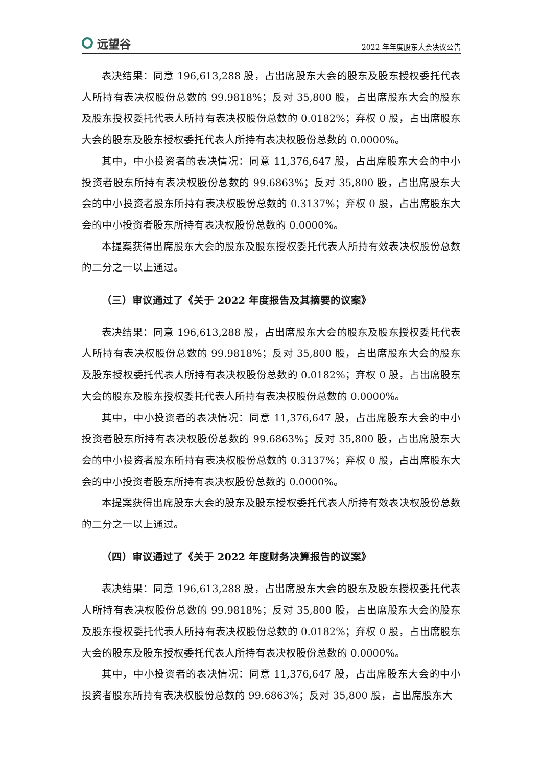远望谷
2022 年年度股东大会决议公告
表决结果：同意 196,613,288 股，占出席股东大会的股东及股东授权委托代表人所持有表决权股份总数的 99.9818%；反对 35,800 股，占出席股东大会的股东及股东授权委托代表人所持有表决权股份总数的 0.0182%；弃权 0 股，占出席股东大会的股东及股东授权委托代表人所持有表决权股份总数的 0.0000%。
其中，中小投资者的表决情况：同意 11,376,647 股，占出席股东大会的中小投资者股东所持有表决权股份总数的 99.6863%；反对 35,800 股，占出席股东大会的中小投资者股东所持有表决权股份总数的 0.3137%；弃权 0 股，占出席股东大会的中小投资者股东所持有表决权股份总数的 0.0000%。
本提案获得出席股东大会的股东及股东授权委托代表人所持有效表决权股份总数的二分之一以上通过。
（三）审议通过了《关于 2022 年度报告及其摘要的议案》
表决结果：同意 196,613,288 股，占出席股东大会的股东及股东授权委托代表人所持有表决权股份总数的 99.9818%；反对 35,800 股，占出席股东大会的股东及股东授权委托代表人所持有表决权股份总数的 0.0182%；弃权 0 股，占出席股东大会的股东及股东授权委托代表人所持有表决权股份总数的 0.0000%。
其中，中小投资者的表决情况：同意 11,376,647 股，占出席股东大会的中小投资者股东所持有表决权股份总数的 99.6863%；反对 35,800 股，占出席股东大会的中小投资者股东所持有表决权股份总数的 0.3137%；弃权 0 股，占出席股东大会的中小投资者股东所持有表决权股份总数的 0.0000%。
本提案获得出席股东大会的股东及股东授权委托代表人所持有效表决权股份总数的二分之一以上通过。
（四）审议通过了《关于 2022 年度财务决算报告的议案》
表决结果：同意 196,613,288 股，占出席股东大会的股东及股东授权委托代表人所持有表决权股份总数的 99.9818%；反对 35,800 股，占出席股东大会的股东及股东授权委托代表人所持有表决权股份总数的 0.0182%；弃权 0 股，占出席股东大会的股东及股东授权委托代表人所持有表决权股份总数的 0.0000%。
其中，中小投资者的表决情况：同意 11,376,647 股，占出席股东大会的中小投资者股东所持有表决权股份总数的 99.6863%；反对 35,800 股，占出席股东大